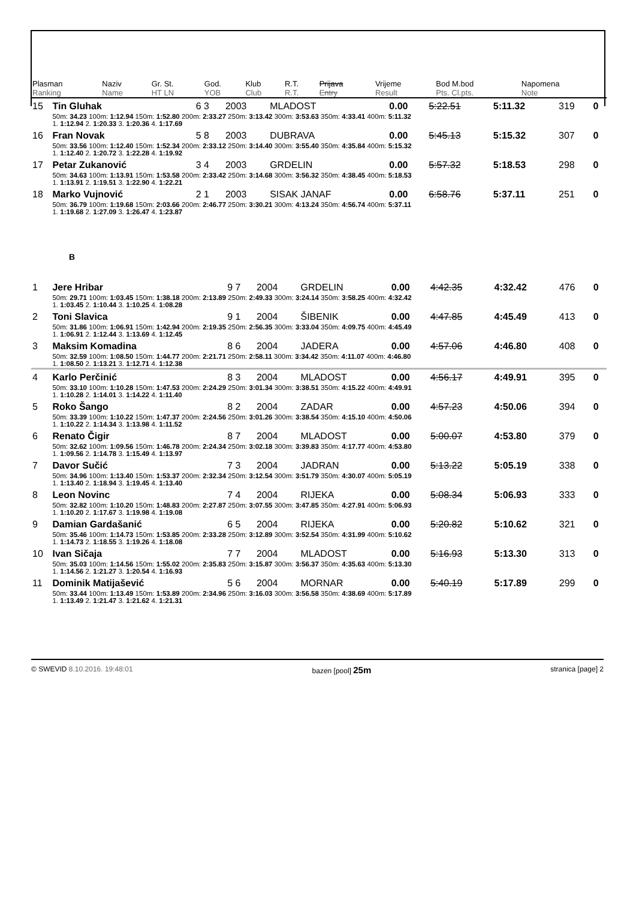| Plasman Ranking | Naziv Name | Gr. St. HT LN | God. YOB | Klub Club | R.T. R.T. | Prijava Entry | Vrijeme Result | Bod M.bod Pts. Cl.pts. | Napomena Note |
| --- | --- | --- | --- | --- | --- | --- | --- | --- | --- |
| 15 | Tin Gluhak | 6 3 | 2003 | MLADOST | 0.00 | 5:22.51 | 5:11.32 | 319 | 0 |
| | 50m: 34.23 100m: 1:12.94 150m: 1:52.80 200m: 2:33.27 250m: 3:13.42 300m: 3:53.63 350m: 4:33.41 400m: 5:11.32 1. 1:12.94 2. 1:20.33 3. 1:20.36 4. 1:17.69 | | | | | | | | |
| 16 | Fran Novak | 5 8 | 2003 | DUBRAVA | 0.00 | 5:45.13 | 5:15.32 | 307 | 0 |
| | 50m: 33.56 100m: 1:12.40 150m: 1:52.34 200m: 2:33.12 250m: 3:14.40 300m: 3:55.40 350m: 4:35.84 400m: 5:15.32 1. 1:12.40 2. 1:20.72 3. 1:22.28 4. 1:19.92 | | | | | | | | |
| 17 | Petar Zukanović | 3 4 | 2003 | GRDELIN | 0.00 | 5:57.32 | 5:18.53 | 298 | 0 |
| | 50m: 34.63 100m: 1:13.91 150m: 1:53.58 200m: 2:33.42 250m: 3:14.68 300m: 3:56.32 350m: 4:38.45 400m: 5:18.53 1. 1:13.91 2. 1:19.51 3. 1:22.90 4. 1:22.21 | | | | | | | | |
| 18 | Marko Vujnović | 2 1 | 2003 | SISAK JANAF | 0.00 | 6:58.76 | 5:37.11 | 251 | 0 |
| | 50m: 36.79 100m: 1:19.68 150m: 2:03.66 200m: 2:46.77 250m: 3:30.21 300m: 4:13.24 350m: 4:56.74 400m: 5:37.11 1. 1:19.68 2. 1:27.09 3. 1:26.47 4. 1:23.87 | | | | | | | | |
B
| 1 | Jere Hribar | 9 7 | 2004 | GRDELIN | 0.00 | 4:42.35 | 4:32.42 | 476 | 0 |
| | 50m: 29.71 100m: 1:03.45 150m: 1:38.18 200m: 2:13.89 250m: 2:49.33 300m: 3:24.14 350m: 3:58.25 400m: 4:32.42 1. 1:03.45 2. 1:10.44 3. 1:10.25 4. 1:08.28 | | | | | | | | |
| 2 | Toni Slavica | 9 1 | 2004 | ŠIBENIK | 0.00 | 4:47.85 | 4:45.49 | 413 | 0 |
| | 50m: 31.86 100m: 1:06.91 150m: 1:42.94 200m: 2:19.35 250m: 2:56.35 300m: 3:33.04 350m: 4:09.75 400m: 4:45.49 1. 1:06.91 2. 1:12.44 3. 1:13.69 4. 1:12.45 | | | | | | | | |
| 3 | Maksim Komadina | 8 6 | 2004 | JADERA | 0.00 | 4:57.06 | 4:46.80 | 408 | 0 |
| | 50m: 32.59 100m: 1:08.50 150m: 1:44.77 200m: 2:21.71 250m: 2:58.11 300m: 3:34.42 350m: 4:11.07 400m: 4:46.80 1. 1:08.50 2. 1:13.21 3. 1:12.71 4. 1:12.38 | | | | | | | | |
| 4 | Karlo Perčinić | 8 3 | 2004 | MLADOST | 0.00 | 4:56.17 | 4:49.91 | 395 | 0 |
| | 50m: 33.10 100m: 1:10.28 150m: 1:47.53 200m: 2:24.29 250m: 3:01.34 300m: 3:38.51 350m: 4:15.22 400m: 4:49.91 1. 1:10.28 2. 1:14.01 3. 1:14.22 4. 1:11.40 | | | | | | | | |
| 5 | Roko Šango | 8 2 | 2004 | ZADAR | 0.00 | 4:57.23 | 4:50.06 | 394 | 0 |
| | 50m: 33.39 100m: 1:10.22 150m: 1:47.37 200m: 2:24.56 250m: 3:01.26 300m: 3:38.54 350m: 4:15.10 400m: 4:50.06 1. 1:10.22 2. 1:14.34 3. 1:13.98 4. 1:11.52 | | | | | | | | |
| 6 | Renato Čigir | 8 7 | 2004 | MLADOST | 0.00 | 5:00.07 | 4:53.80 | 379 | 0 |
| | 50m: 32.62 100m: 1:09.56 150m: 1:46.78 200m: 2:24.34 250m: 3:02.18 300m: 3:39.83 350m: 4:17.77 400m: 4:53.80 1. 1:09.56 2. 1:14.78 3. 1:15.49 4. 1:13.97 | | | | | | | | |
| 7 | Davor Sučić | 7 3 | 2004 | JADRAN | 0.00 | 5:13.22 | 5:05.19 | 338 | 0 |
| | 50m: 34.96 100m: 1:13.40 150m: 1:53.37 200m: 2:32.34 250m: 3:12.54 300m: 3:51.79 350m: 4:30.07 400m: 5:05.19 1. 1:13.40 2. 1:18.94 3. 1:19.45 4. 1:13.40 | | | | | | | | |
| 8 | Leon Novinc | 7 4 | 2004 | RIJEKA | 0.00 | 5:08.34 | 5:06.93 | 333 | 0 |
| | 50m: 32.82 100m: 1:10.20 150m: 1:48.83 200m: 2:27.87 250m: 3:07.55 300m: 3:47.85 350m: 4:27.91 400m: 5:06.93 1. 1:10.20 2. 1:17.67 3. 1:19.98 4. 1:19.08 | | | | | | | | |
| 9 | Damian Gardašanić | 6 5 | 2004 | RIJEKA | 0.00 | 5:20.82 | 5:10.62 | 321 | 0 |
| | 50m: 35.46 100m: 1:14.73 150m: 1:53.85 200m: 2:33.28 250m: 3:12.89 300m: 3:52.54 350m: 4:31.99 400m: 5:10.62 1. 1:14.73 2. 1:18.55 3. 1:19.26 4. 1:18.08 | | | | | | | | |
| 10 | Ivan Sičaja | 7 7 | 2004 | MLADOST | 0.00 | 5:16.93 | 5:13.30 | 313 | 0 |
| | 50m: 35.03 100m: 1:14.56 150m: 1:55.02 200m: 2:35.83 250m: 3:15.87 300m: 3:56.37 350m: 4:35.63 400m: 5:13.30 1. 1:14.56 2. 1:21.27 3. 1:20.54 4. 1:16.93 | | | | | | | | |
| 11 | Dominik Matijašević | 5 6 | 2004 | MORNAR | 0.00 | 5:40.19 | 5:17.89 | 299 | 0 |
| | 50m: 33.44 100m: 1:13.49 150m: 1:53.89 200m: 2:34.96 250m: 3:16.03 300m: 3:56.58 350m: 4:38.69 400m: 5:17.89 1. 1:13.49 2. 1:21.47 3. 1:21.62 4. 1:21.31 | | | | | | | | |
© SWEVID 8.10.2016. 19:48:01 bazen [pool] 25m stranica [page] 2